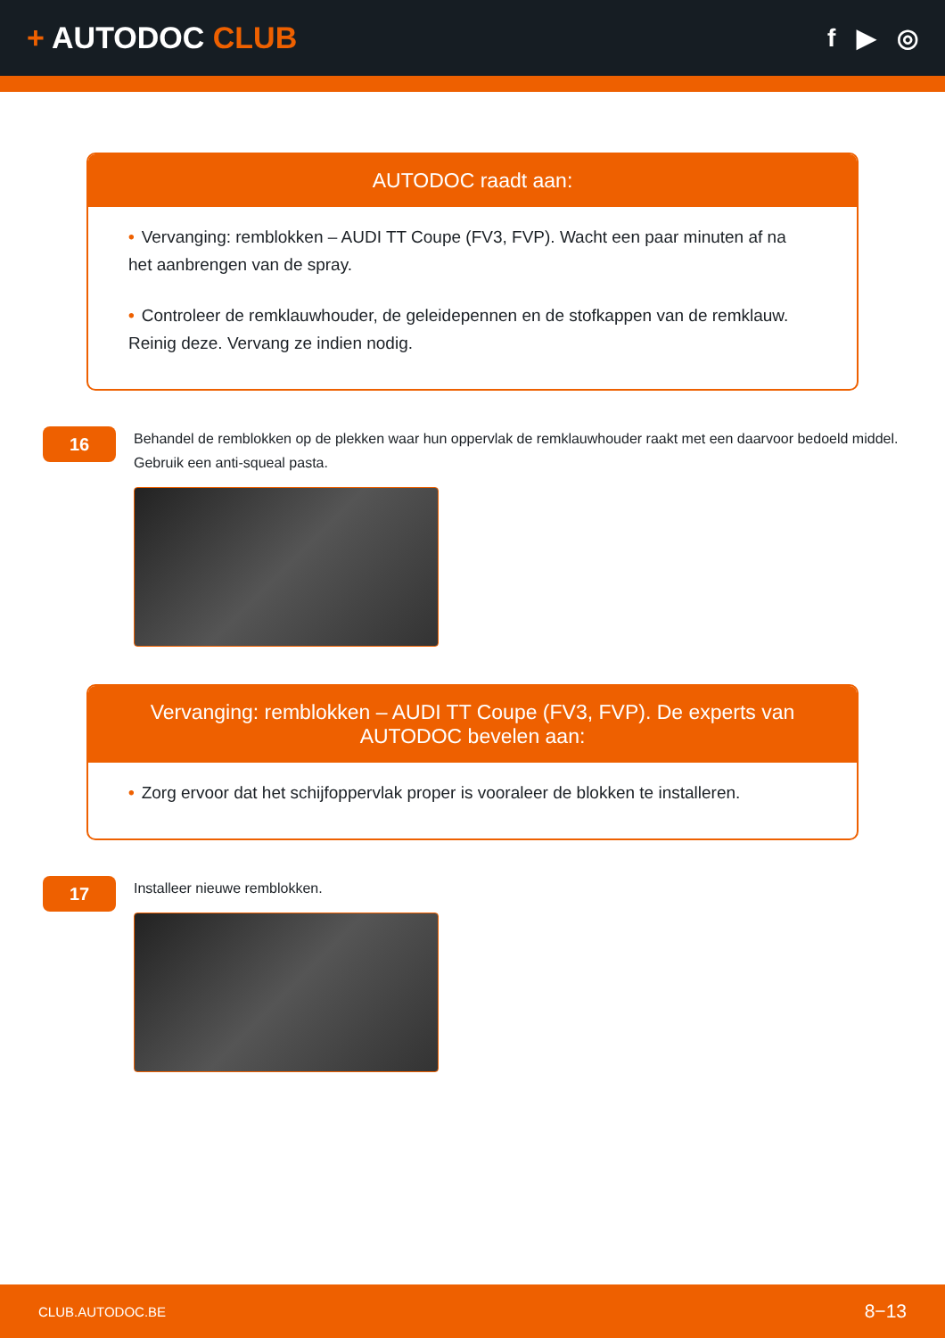+ AUTODOC CLUB
f ▶ ◎
AUTODOC raadt aan:
• Vervanging: remblokken – AUDI TT Coupe (FV3, FVP). Wacht een paar minuten af na het aanbrengen van de spray.
• Controleer de remklauwhouder, de geleidepennen en de stofkappen van de remklauw. Reinig deze. Vervang ze indien nodig.
16
Behandel de remblokken op de plekken waar hun oppervlak de remklauwhouder raakt met een daarvoor bedoeld middel. Gebruik een anti-squeal pasta.
Vervanging: remblokken – AUDI TT Coupe (FV3, FVP). De experts van AUTODOC bevelen aan:
• Zorg ervoor dat het schijfoppervlak proper is vooraleer de blokken te installeren.
17
Installeer nieuwe remblokken.
CLUB.AUTODOC.BE 8−13